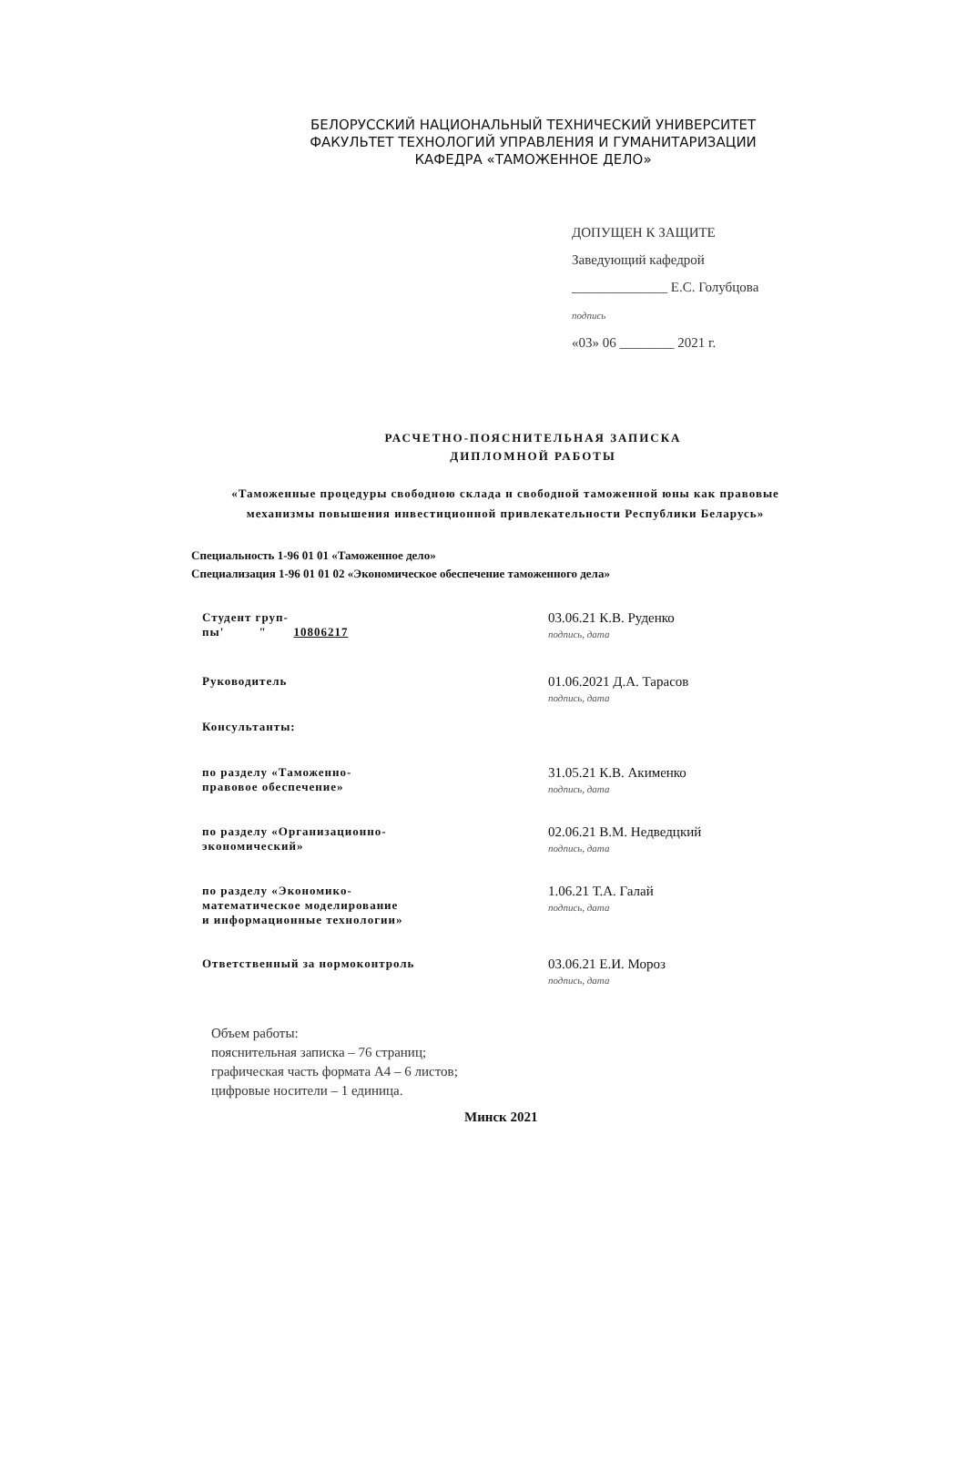БЕЛОРУССКИЙ НАЦИОНАЛЬНЫЙ ТЕХНИЧЕСКИЙ УНИВЕРСИТЕТ
ФАКУЛЬТЕТ ТЕХНОЛОГИЙ УПРАВЛЕНИЯ И ГУМАНИТАРИЗАЦИИ
КАФЕДРА «ТАМОЖЕННОЕ ДЕЛО»
ДОПУЩЕН К ЗАЩИТЕ
Заведующий кафедрой
______________ Е.С. Голубцова
подпись
«03» 06 ________ 2021 г.
РАСЧЕТНО-ПОЯСНИТЕЛЬНАЯ ЗАПИСКА
ДИПЛОМНОЙ РАБОТЫ
«Таможенные процедуры свободною склада н свободной таможенной юны как правовые механизмы повышения инвестиционной привлекательности Республики Беларусь»
Специальность 1-96 01 01 «Таможенное дело»
Специализация 1-96 01 01 02 «Экономическое обеспечение таможенного дела»
Студент груп-
пы' " 10806217
03.06.21 К.В. Руденко
подпись, дата
Руководитель
01.06.2021 Д.А. Тарасов
подпись, дата
Консультанты:
по разделу «Таможенно-
правовое обеспечение»
31.05.21 К.В. Акименко
подпись, дата
по разделу «Организационно-
экономический»
02.06.21 В.М. Недведцкий
подпись, дата
по разделу «Экономико-
математическое моделирование
и информационные технологии»
1.06.21 Т.А. Галай
подпись, дата
Ответственный за нормоконтроль
03.06.21 Е.И. Мороз
подпись, дата
Объем работы:
пояснительная записка – 76 страниц;
графическая часть формата А4 – 6 листов;
цифровые носители – 1 единица.
Минск 2021